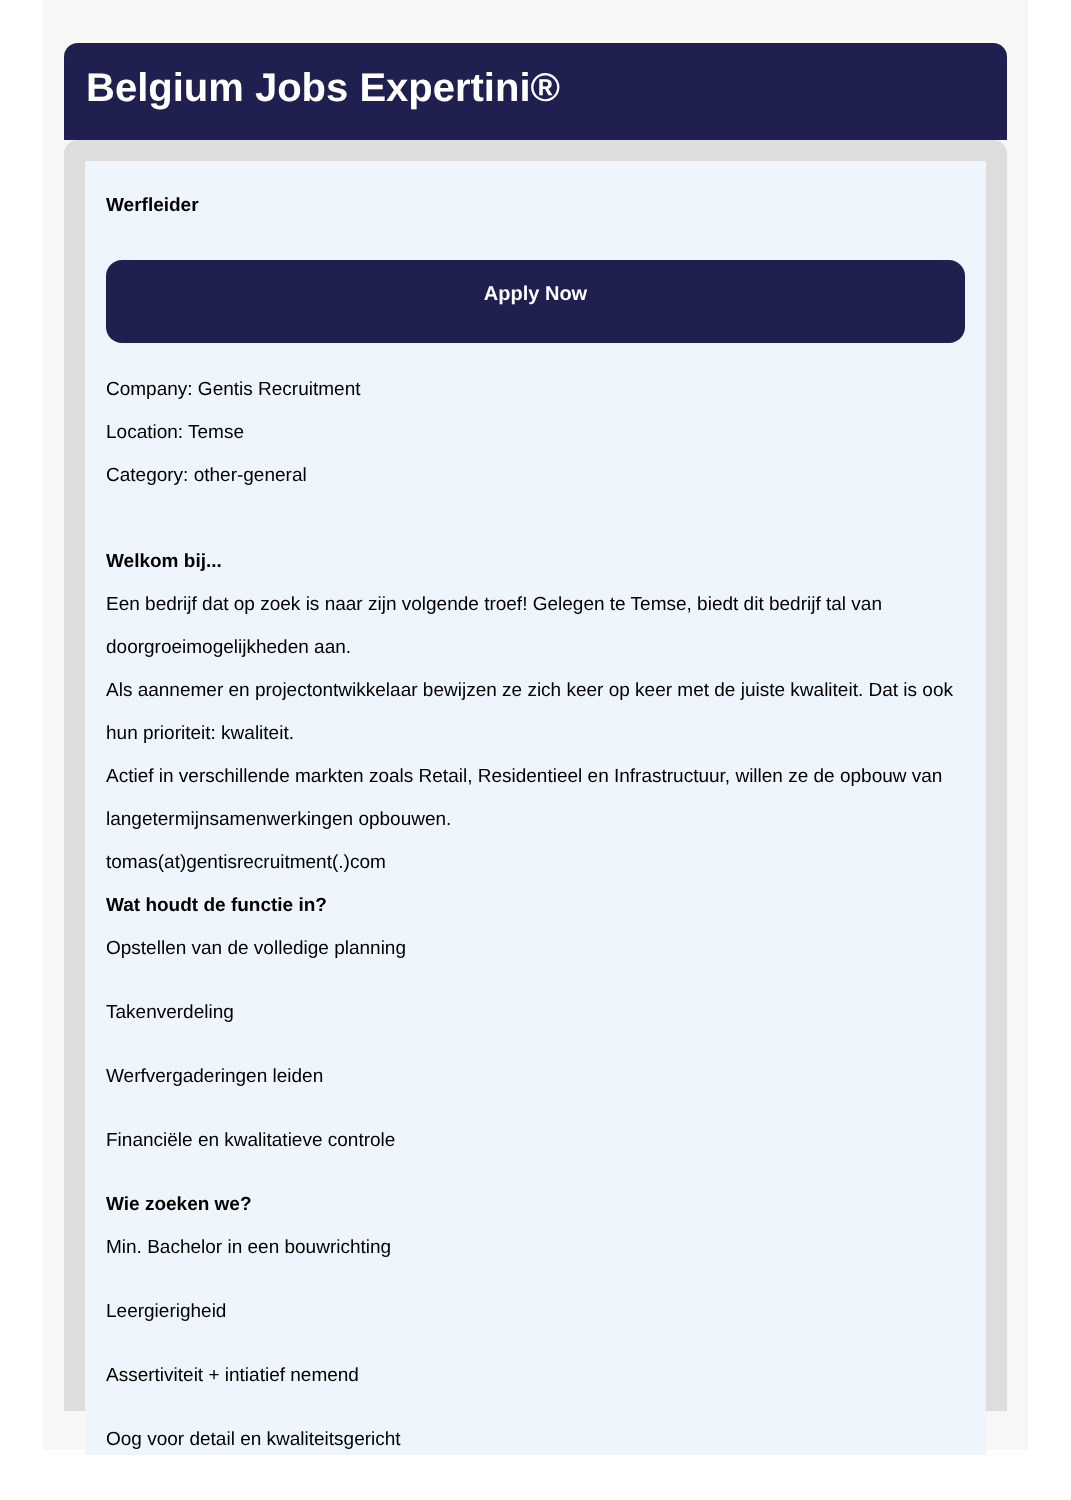Belgium Jobs Expertini®
Werfleider
Apply Now
Company: Gentis Recruitment
Location: Temse
Category: other-general
Welkom bij...
Een bedrijf dat op zoek is naar zijn volgende troef! Gelegen te Temse, biedt dit bedrijf tal van doorgroeimogelijkheden aan.
Als aannemer en projectontwikkelaar bewijzen ze zich keer op keer met de juiste kwaliteit. Dat is ook hun prioriteit: kwaliteit.
Actief in verschillende markten zoals Retail, Residentieel en Infrastructuur, willen ze de opbouw van langetermijnsamenwerkingen opbouwen.
tomas(at)gentisrecruitment(.)com
Wat houdt de functie in?
Opstellen van de volledige planning
Takenverdeling
Werfvergaderingen leiden
Financiële en kwalitatieve controle
Wie zoeken we?
Min. Bachelor in een bouwrichting
Leergierigheid
Assertiviteit + intiatief nemend
Oog voor detail en kwaliteitsgericht